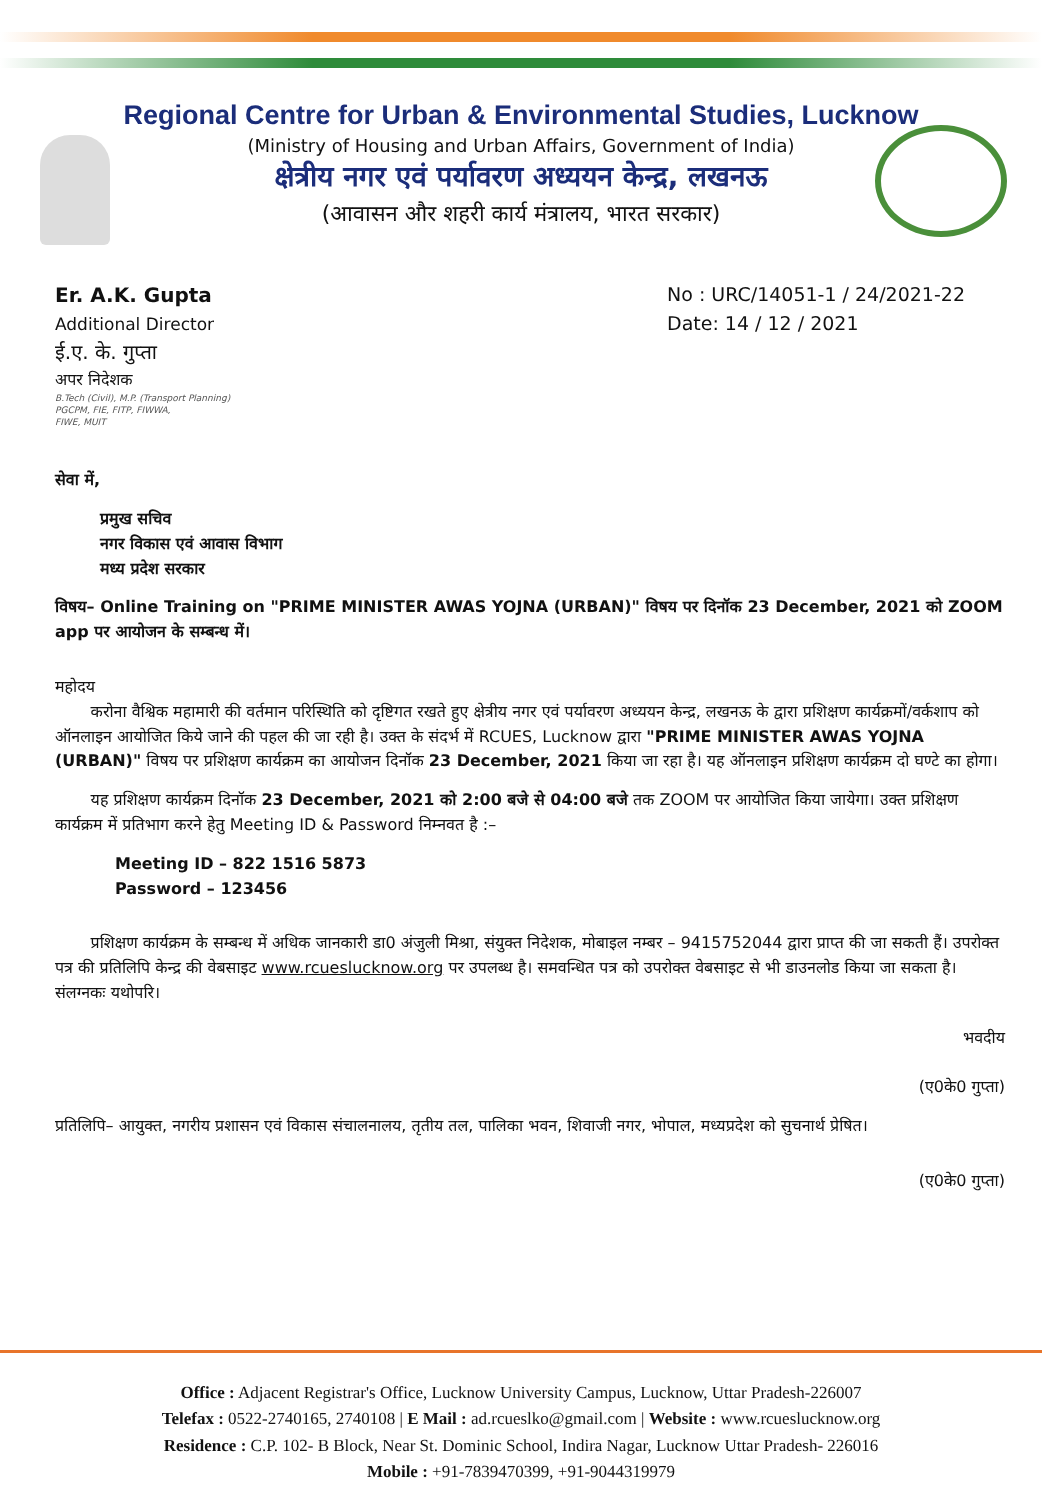Regional Centre for Urban & Environmental Studies, Lucknow
(Ministry of Housing and Urban Affairs, Government of India)
क्षेत्रीय नगर एवं पर्यावरण अध्ययन केन्द्र, लखनऊ
(आवासन और शहरी कार्य मंत्रालय, भारत सरकार)
No : URC/14051-1 / 24/2021-22
Date: 14 / 12 / 2021
Er. A.K. Gupta
Additional Director
ई.ए. के. गुप्ता
अपर निदेशक
B.Tech (Civil), M.P. (Transport Planning)
PGCPM, FIE, FITP, FIWWA,
FIWE, MUIT
सेवा में,
प्रमुख सचिव
नगर विकास एवं आवास विभाग
मध्य प्रदेश सरकार
विषय– Online Training on "PRIME MINISTER AWAS YOJNA (URBAN)" विषय पर दिनॉक 23 December, 2021 को ZOOM app पर आयोजन के सम्बन्ध में।
महोदय
करोना वैश्विक महामारी की वर्तमान परिस्थिति को दृष्टिगत रखते हुए क्षेत्रीय नगर एवं पर्यावरण अध्ययन केन्द्र, लखनऊ के द्वारा प्रशिक्षण कार्यक्रमों/वर्कशाप को ऑनलाइन आयोजित किये जाने की पहल की जा रही है। उक्त के संदर्भ में RCUES, Lucknow द्वारा "PRIME MINISTER AWAS YOJNA (URBAN)" विषय पर प्रशिक्षण कार्यक्रम का आयोजन दिनॉक 23 December, 2021 किया जा रहा है। यह ऑनलाइन प्रशिक्षण कार्यक्रम दो घण्टे का होगा।
यह प्रशिक्षण कार्यक्रम दिनॉक 23 December, 2021 को 2:00 बजे से 04:00 बजे तक ZOOM पर आयोजित किया जायेगा। उक्त प्रशिक्षण कार्यक्रम में प्रतिभाग करने हेतु Meeting ID & Password निम्नवत है :–
Meeting ID – 822 1516 5873
Password – 123456
प्रशिक्षण कार्यक्रम के सम्बन्ध में अधिक जानकारी डा0 अंजुली मिश्रा, संयुक्त निदेशक, मोबाइल नम्बर – 9415752044 द्वारा प्राप्त की जा सकती हैं। उपरोक्त पत्र की प्रतिलिपि केन्द्र की वेबसाइट www.rcueslucknow.org पर उपलब्ध है। समवन्धित पत्र को उपरोक्त वेबसाइट से भी डाउनलोड किया जा सकता है।
संलग्नकः यथोपरि।
भवदीय
(ए0के0 गुप्ता)
प्रतिलिपि– आयुक्त, नगरीय प्रशासन एवं विकास संचालनालय, तृतीय तल, पालिका भवन, शिवाजी नगर, भोपाल, मध्यप्रदेश को सुचनार्थ प्रेषित।
(ए0के0 गुप्ता)
Office : Adjacent Registrar's Office, Lucknow University Campus, Lucknow, Uttar Pradesh-226007
Telefax : 0522-2740165, 2740108 | E Mail : ad.rcueslko@gmail.com | Website : www.rcueslucknow.org
Residence : C.P. 102- B Block, Near St. Dominic School, Indira Nagar, Lucknow Uttar Pradesh- 226016
Mobile : +91-7839470399, +91-9044319979